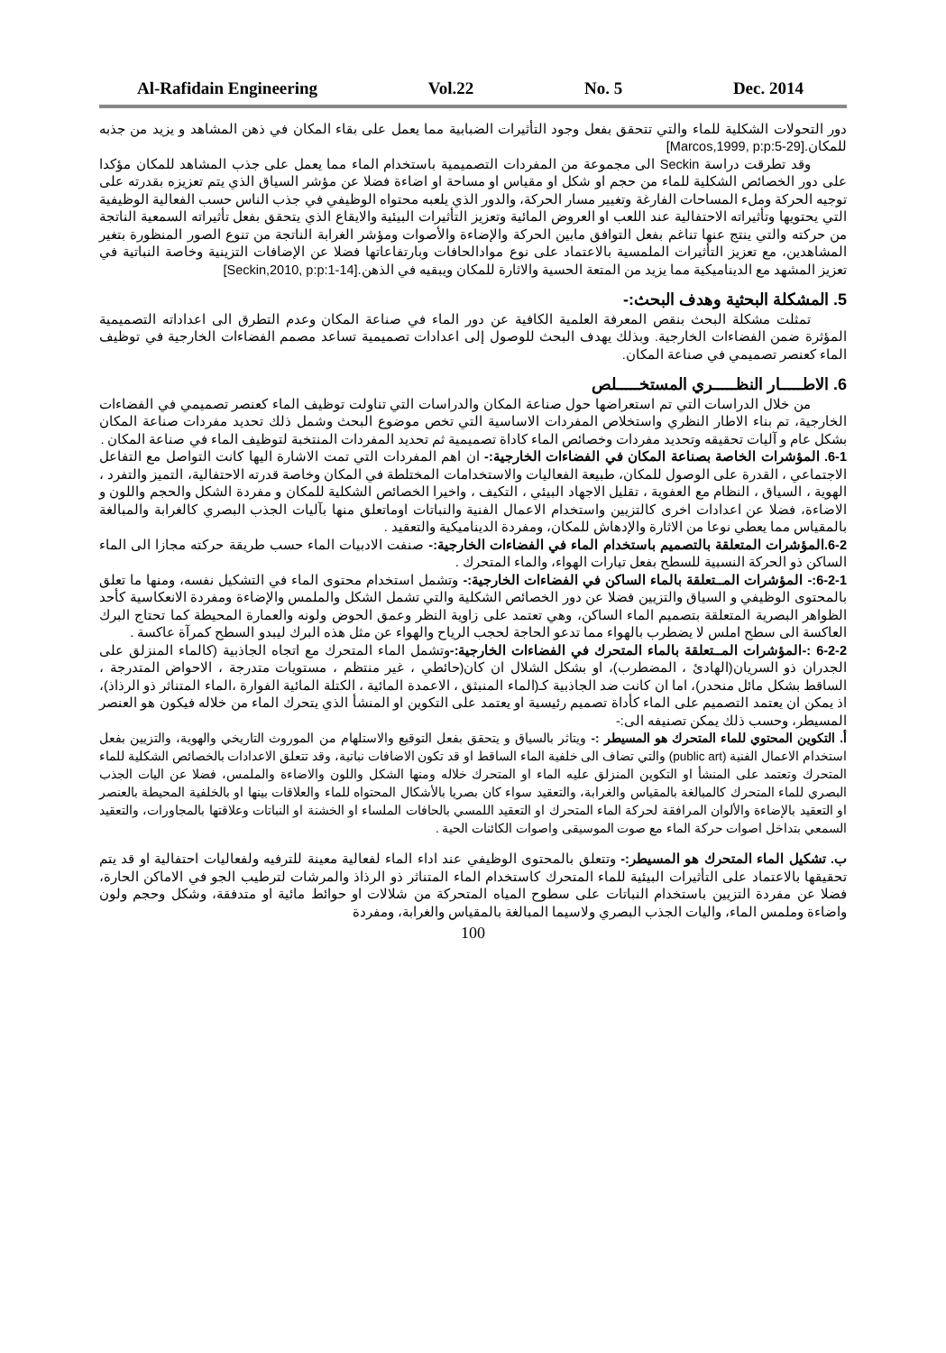Al-Rafidain Engineering Vol.22 No. 5 Dec. 2014
دور التحولات الشكلية للماء والتي تتحقق بفعل وجود التأثيرات الضبابية مما يعمل على بقاء المكان في ذهن المشاهد و يزيد من جذبه للمكان.[Marcos,1999, p:p:5-29]
وقد تطرقت دراسة Seckin الى مجموعة من المفردات التصميمية باستخدام الماء مما يعمل على جذب المشاهد للمكان مؤكدا على دور الخصائص الشكلية للماء من حجم او شكل او مقياس او مساحة او اضاءة فضلا عن مؤشر السياق الذي يتم تعزيزه بقدرته على توجيه الحركة وملء المساحات الفارغة وتغيير مسار الحركة، والدور الذي يلعبه محتواه الوظيفي في جذب الناس حسب الفعالية الوظيفية التي يحتويها وتأثيراته الاحتفالية عند اللعب او العروض المائية وتعزيز التأثيرات البيئية والايقاع الذي يتحقق بفعل تأثيراته السمعية الناتجة من حركته والتي ينتج عنها تناغم بفعل التوافق مابين الحركة والإضاءة والأصوات ومؤشر الغرابة الناتجة من تنوع الصور المنظورة بتغير المشاهدين، مع تعزيز التأثيرات الملمسية بالاعتماد على نوع موادالحافات وبارتفاعاتها فضلا عن الإضافات التزينية وخاصة النباتية في تعزيز المشهد مع الديناميكية مما يزيد من المتعة الحسية والاثارة للمكان ويبقيه في الذهن.[Seckin,2010, p:p:1-14]
5. المشكلة البحثية وهدف البحث:-
تمثلت مشكلة البحث بنقص المعرفة العلمية الكافية عن دور الماء في صناعة المكان وعدم التطرق الى اعداداته التصميمية المؤثرة ضمن الفضاءات الخارجية. وبذلك يهدف البحث للوصول إلى اعدادات تصميمية تساعد مصمم الفضاءات الخارجية في توظيف الماء كعنصر تصميمي في صناعة المكان.
6. الاطـــــار النظـــــري المستخـــــلص
من خلال الدراسات التي تم استعراضها حول صناعة المكان والدراسات التي تناولت توظيف الماء كعنصر تصميمي في الفضاءات الخارجية، تم بناء الاطار النظري واستخلاص المفردات الاساسية التي تخص موضوع البحث وشمل ذلك تحديد مفردات صناعة المكان بشكل عام و آليات تحقيقه وتحديد مفردات وخصائص الماء كاداة تصميمية ثم تحديد المفردات المنتخبة لتوظيف الماء في صناعة المكان .
6-1. المؤشرات الخاصة بصناعة المكان في الفضاءات الخارجية:- ان اهم المفردات التي تمت الاشارة اليها كانت التواصل مع التفاعل الاجتماعي ، القدرة على الوصول للمكان، طبيعة الفعاليات والاستخدامات المختلطة في المكان وخاصة قدرته الاحتفالية، التميز والتفرد ، الهوية ، السياق ، النظام مع العفوية ، تقليل الاجهاد البيئي ، التكيف ، واخيرا الخصائص الشكلية للمكان و مفردة الشكل والحجم واللون و الاضاءة، فضلا عن اعدادات اخرى كالتزيين واستخدام الاعمال الفنية والنباتات اوماتعلق منها بآليات الجذب البصري كالغرابة والمبالغة بالمقياس مما يعطي نوعا من الاثارة والإدهاش للمكان، ومفردة الديناميكية والتعقيد .
6-2.المؤشرات المتعلقة بالتصميم باستخدام الماء في الفضاءات الخارجية:- صنفت الادبيات الماء حسب طريقة حركته مجازا الى الماء الساكن ذو الحركة النسبية للسطح بفعل تيارات الهواء، والماء المتحرك .
6-2-1:- المؤشرات المــتعلقة بالماء الساكن في الفضاءات الخارجية:- وتشمل استخدام محتوى الماء في التشكيل نفسه، ومنها ما تعلق بالمحتوى الوظيفي و السياق والتزيين فضلا عن دور الخصائص الشكلية والتي تشمل الشكل والملمس والإضاءة ومفردة الانعكاسية كأحد الظواهر البصرية المتعلقة بتصميم الماء الساكن، وهي تعتمد على زاوية النظر وعمق الحوض ولونه والعمارة المحيطة كما تحتاج البرك العاكسة الى سطح املس لا يضطرب بالهواء مما تدعو الحاجة لحجب الرياح والهواء عن مثل هذه البرك ليبدو السطح كمرآة عاكسة .
6-2-2 :-المؤشرات المــتعلقة بالماء المتحرك في الفضاءات الخارجية:-وتشمل الماء المتحرك مع اتجاه الجاذبية (كالماء المنزلق على الجدران ذو السريان(الهادئ ، المضطرب)، او بشكل الشلال ان كان(حائطي ، غير منتظم ، مستويات متدرجة ، الاحواض المتدرجة ، الساقط بشكل مائل منحدر)، اما ان كانت ضد الجاذبية كـ(الماء المنبثق ، الاعمدة المائية ، الكتلة المائية الفوارة ،الماء المتناثر ذو الرذاذ)، اذ يمكن ان يعتمد التصميم على الماء كأداة تصميم رئيسية او يعتمد على التكوين او المنشأ الذي يتحرك الماء من خلاله فيكون هو العنصر المسيطر، وحسب ذلك يمكن تصنيفه الى:-
أ. التكوين المحتوي للماء المتحرك هو المسيطر :- ويتاثر بالسياق و يتحقق بفعل التوقيع والاستلهام من الموروث التاريخي والهوية، والتزيين بفعل استخدام الاعمال الفنية (public art) والتي تضاف الى خلفية الماء الساقط او قد تكون الاضافات نباتية، وقد تتعلق الاعدادات بالخصائص الشكلية للماء المتحرك وتعتمد على المنشأ او التكوين المنزلق عليه الماء او المتحرك خلاله ومنها الشكل واللون والاضاءة والملمس، فضلا عن اليات الجذب البصري للماء المتحرك كالمبالغة بالمقياس والغرابة، والتعقيد سواء كان بصريا بالأشكال المحتواه للماء والعلاقات بينها او بالخلفية المحيطة بالعنصر او التعقيد بالإضاءة والألوان المرافقة لحركة الماء المتحرك او التعقيد اللمسي بالحافات الملساء او الخشنة او النباتات وعلاقتها بالمجاورات، والتعقيد السمعي بتداخل اصوات حركة الماء مع صوت الموسيقى واصوات الكائنات الحية .
ب. تشكيل الماء المتحرك هو المسيطر:- وتتعلق بالمحتوى الوظيفي عند اداء الماء لفعالية معينة للترفيه ولفعاليات احتفالية او قد يتم تحقيقها بالاعتماد على التأثيرات البيئية للماء المتحرك كاستخدام الماء المتناثر ذو الرذاذ والمرشات لترطيب الجو في الاماكن الحارة، فضلا عن مفردة التزيين باستخدام النباتات على سطوح المياه المتحركة من شلالات او حوائط مائية او متدفقة، وشكل وحجم ولون واضاءة وملمس الماء، واليات الجذب البصري ولاسيما المبالغة بالمقياس والغرابة، ومفردة
100